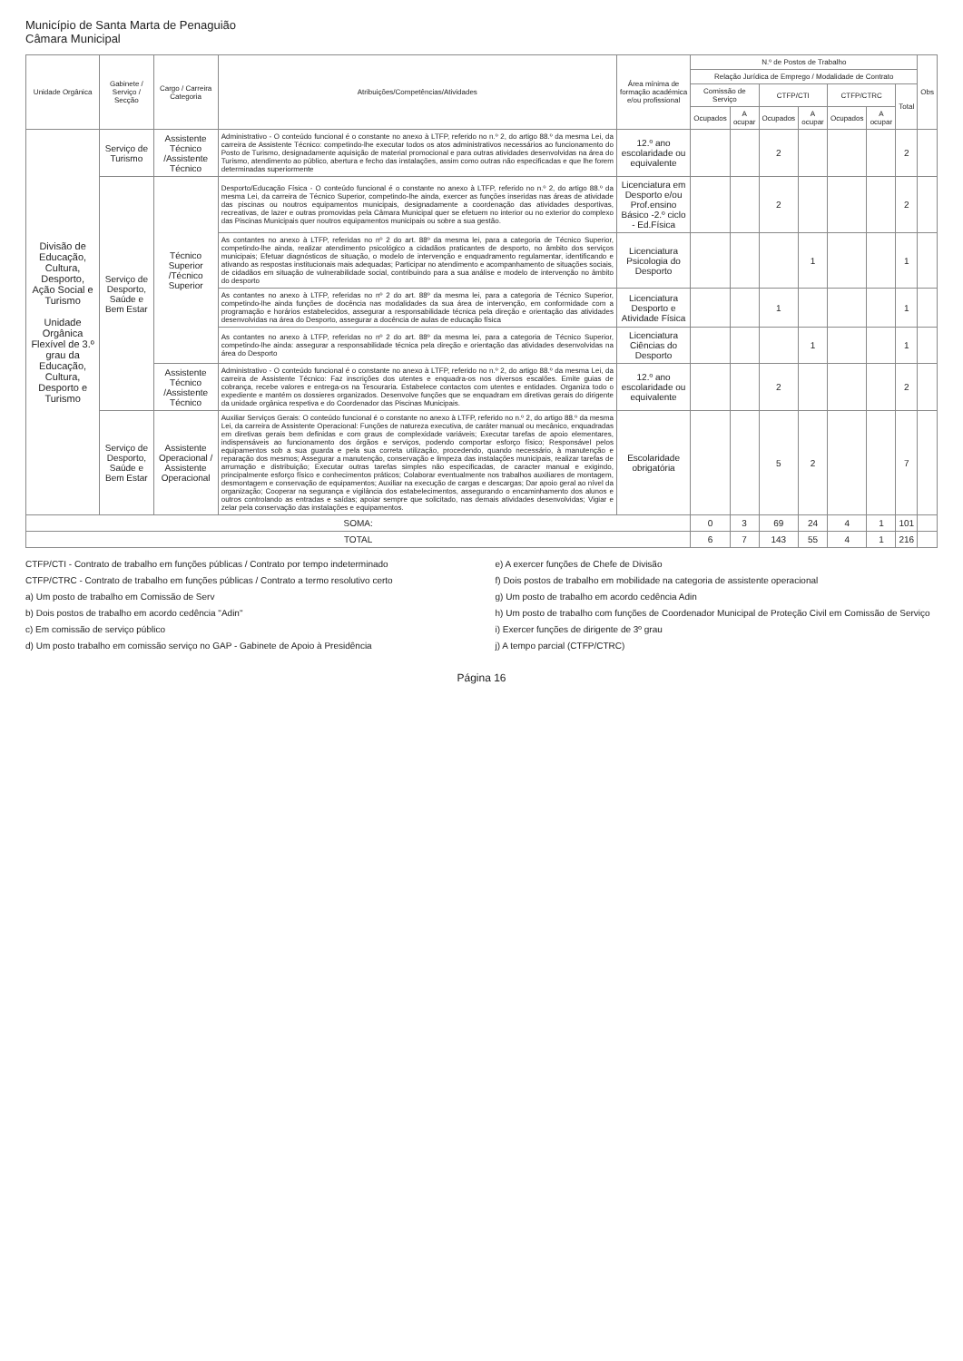Município de Santa Marta de Penaguião
Câmara Municipal
| Unidade Orgânica | Gabinete / Serviço / Secção | Cargo / Carreira Categoria | Atribuições/Competências/Atividades | Área mínima de formação académica e/ou profissional | N.º de Postos de Trabalho | | | | | | | Obs |
| --- | --- | --- | --- | --- | --- | --- | --- | --- | --- | --- | --- | --- |
| | | | | | Relação Jurídica de Emprego / Modalidade de Contrato | | | | | | | |
| | | | | | Comissão de Serviço | | CTFP/CTI | | CTFP/CTRC | | Total | |
| | | | | | Ocupados | A ocupar | Ocupados | A ocupar | Ocupados | A ocupar | | |
| Divisão de Educação, Cultura, Desporto, Ação Social e Turismo Unidade Orgânica Flexível de 3.º grau da Educação, Cultura, Desporto e Turismo | Serviço de Turismo | Assistente Técnico /Assistente Técnico | Administrativo - O conteúdo funcional é o constante no anexo à LTFP, referido no n.º 2, do artigo 88.º da mesma Lei, da carreira de Assistente Técnico: competindo-lhe executar todos os atos administrativos necessários ao funcionamento do Posto de Turismo, designadamente aquisição de material promocional e para outras atividades desenvolvidas na área do Turismo, atendimento ao público, abertura e fecho das instalações, assim como outras não especificadas e que lhe forem determinadas superiormente | 12.º ano escolaridade ou equivalente | | | 2 | | | | 2 | |
| | Serviço de Desporto, Saúde e Bem Estar | Técnico Superior /Técnico Superior | Desporto/Educação Física - O conteúdo funcional é o constante no anexo à LTFP, referido no n.º 2, do artigo 88.º da mesma Lei, da carreira de Técnico Superior, competindo-lhe ainda, exercer as funções inseridas nas áreas de atividade das piscinas ou noutros equipamentos municipais, designadamente a coordenação das atividades desportivas, recreativas, de lazer e outras promovidas pela Câmara Municipal quer se efetuem no interior ou no exterior do complexo das Piscinas Municipais quer noutros equipamentos municipais ou sobre a sua gestão. | Licenciatura em Desporto e/ou Prof.ensino Básico -2.º ciclo - Ed.Física | | | 2 | | | | 2 | |
| | | | As contantes no anexo à LTFP, referidas no nº 2 do art. 88º da mesma lei, para a categoria de Técnico Superior, competindo-lhe ainda, realizar atendimento psicológico a cidadãos praticantes de desporto, no âmbito dos serviços municipais; Efetuar diagnósticos de situação, o modelo de intervenção e enquadramento regulamentar, identificando e ativando as respostas institucionais mais adequadas; Participar no atendimento e acompanhamento de situações sociais, de cidadãos em situação de vulnerabilidade social, contribuindo para a sua análise e modelo de intervenção no âmbito do desporto | Licenciatura Psicologia do Desporto | | | | 1 | | | 1 | |
| | | | As contantes no anexo à LTFP, referidas no nº 2 do art. 88º da mesma lei, para a categoria de Técnico Superior, competindo-lhe ainda funções de docência nas modalidades da sua área de intervenção, em conformidade com a programação e horários estabelecidos, assegurar a responsabilidade técnica pela direção e orientação das atividades desenvolvidas na área do Desporto, assegurar a docência de aulas de educação física | Licenciatura Desporto e Atividade Física | | | 1 | | | | 1 | |
| | | | As contantes no anexo à LTFP, referidas no nº 2 do art. 88º da mesma lei, para a categoria de Técnico Superior, competindo-lhe ainda: assegurar a responsabilidade técnica pela direção e orientação das atividades desenvolvidas na área do Desporto | Licenciatura Ciências do Desporto | | | | 1 | | | 1 | |
| | | Assistente Técnico /Assistente Técnico | Administrativo - O conteúdo funcional é o constante no anexo à LTFP, referido no n.º 2, do artigo 88.º da mesma Lei, da carreira de Assistente Técnico: Faz inscrições dos utentes e enquadra-os nos diversos escalões. Emite guias de cobrança, recebe valores e entrega-os na Tesouraria. Estabelece contactos com utentes e entidades. Organiza todo o expediente e mantém os dossieres organizados. Desenvolve funções que se enquadram em diretivas gerais do dirigente da unidade orgânica respetiva e do Coordenador das Piscinas Municipais. | 12.º ano escolaridade ou equivalente | | | 2 | | | | 2 | |
| | Serviço de Desporto, Saúde e Bem Estar | Assistente Operacional / Assistente Operacional | Auxiliar Serviços Gerais: O conteúdo funcional é o constante no anexo à LTFP, referido no n.º 2, do artigo 88.º da mesma Lei, da carreira de Assistente Operacional: Funções de natureza executiva, de caráter manual ou mecânico, enquadradas em diretivas gerais bem definidas e com graus de complexidade variáveis; Executar tarefas de apoio elementares, indispensáveis ao funcionamento dos órgãos e serviços, podendo comportar esforço físico; Responsável pelos equipamentos sob a sua guarda e pela sua correta utilização, procedendo, quando necessário, à manutenção e reparação dos mesmos; Assegurar a manutenção, conservação e limpeza das instalações municipais, realizar tarefas de arrumação e distribuição; Executar outras tarefas simples não especificadas, de caracter manual e exigindo, principalmente esforço físico e conhecimentos práticos; Colaborar eventualmente nos trabalhos auxiliares de montagem, desmontagem e conservação de equipamentos; Auxiliar na execução de cargas e descargas; Dar apoio geral ao nível da organização; Cooperar na segurança e vigilância dos estabelecimentos, assegurando o encaminhamento dos alunos e outros controlando as entradas e saídas; apoiar sempre que solicitado, nas demais atividades desenvolvidas; Vigiar e zelar pela conservação das instalações e equipamentos. | Escolaridade obrigatória | | | 5 | 2 | | | 7 | |
| SOMA: | | | | | 0 | 3 | 69 | 24 | 4 | 1 | 101 | |
| TOTAL | | | | | 6 | 7 | 143 | 55 | 4 | 1 | 216 | |
CTFP/CTI - Contrato de trabalho em funções públicas / Contrato por tempo indeterminado
CTFP/CTRC - Contrato de trabalho em funções públicas / Contrato a termo resolutivo certo
a) Um posto de trabalho em Comissão de Serv
b) Dois postos de trabalho em acordo cedência "Adin"
c) Em comissão de serviço público
d) Um posto trabalho em comissão serviço no GAP - Gabinete de Apoio à Presidência
e) A exercer funções de Chefe de Divisão
f) Dois postos de trabalho em mobilidade na categoria de assistente operacional
g) Um posto de trabalho em acordo cedência Adin
h) Um posto de trabalho com funções de Coordenador Municipal de Proteção Civil em Comissão de Serviço
i) Exercer funções de dirigente de 3º grau
j) A tempo parcial (CTFP/CTRC)
Página 16